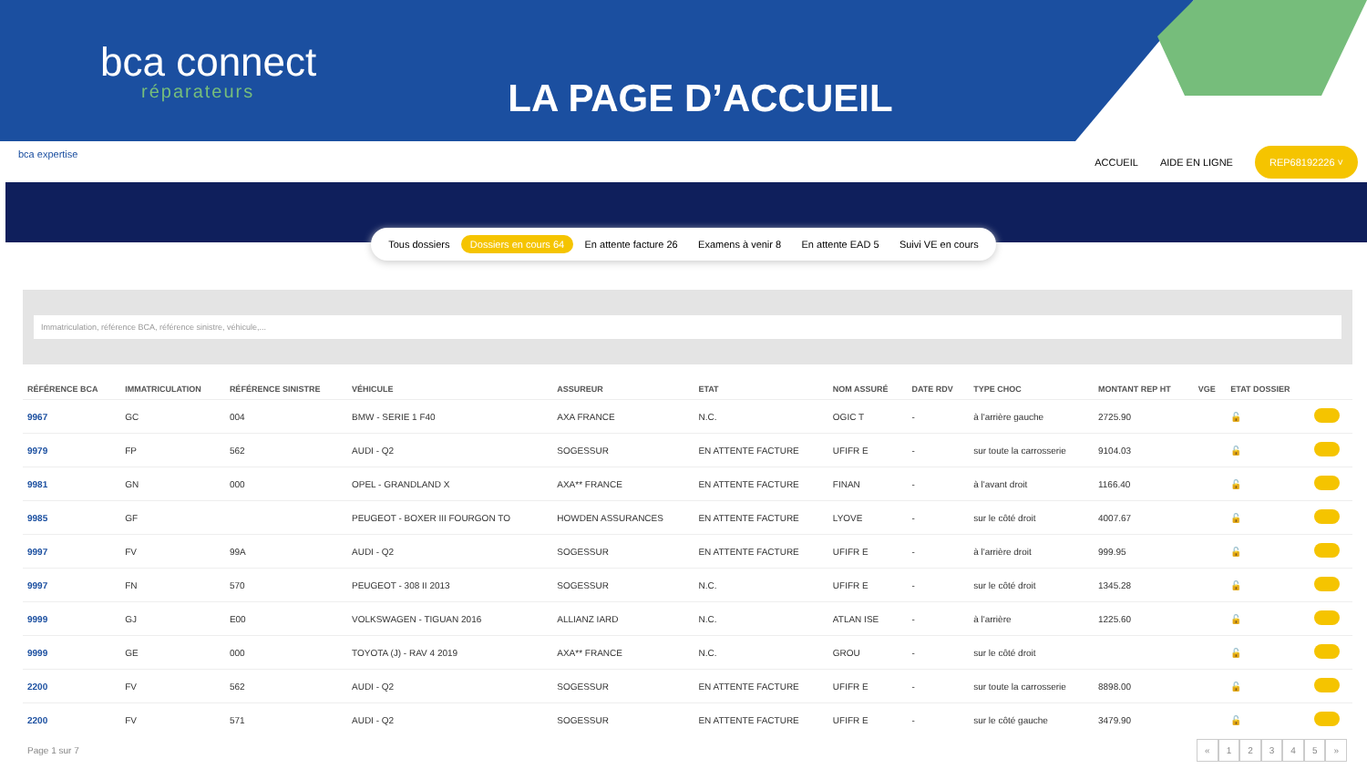bca connect
réparateurs
LA PAGE D’ACCUEIL
bca expertise
ACCUEIL AIDE EN LIGNE REP68192226 ˅
Tous dossiers Dossiers en cours 64 En attente facture 26 Examens à venir 8 En attente EAD 5 Suivi VE en cours
Immatriculation, référence BCA, référence sinistre, véhicule,...
| RÉFÉRENCE BCA | IMMATRICULATION | RÉFÉRENCE SINISTRE | VÉHICULE | ASSUREUR | ETAT | NOM ASSURÉ | DATE RDV | TYPE CHOC | MONTANT REP HT | VGE | ETAT DOSSIER | |
| --- | --- | --- | --- | --- | --- | --- | --- | --- | --- | --- | --- | --- |
| 9967 | GC | 004 | BMW - SERIE 1 F40 | AXA FRANCE | N.C. | OGIC T | - | à l'arrière gauche | 2725.90 | | 🔓 | |
| 9979 | FP | 562 | AUDI - Q2 | SOGESSUR | EN ATTENTE FACTURE | UFIFR E | - | sur toute la carrosserie | 9104.03 | | 🔓 | |
| 9981 | GN | 000 | OPEL - GRANDLAND X | AXA** FRANCE | EN ATTENTE FACTURE | FINAN | - | à l'avant droit | 1166.40 | | 🔓 | |
| 9985 | GF | | PEUGEOT - BOXER III FOURGON TO | HOWDEN ASSURANCES | EN ATTENTE FACTURE | LYOVE | - | sur le côté droit | 4007.67 | | 🔓 | |
| 9997 | FV | 99A | AUDI - Q2 | SOGESSUR | EN ATTENTE FACTURE | UFIFR E | - | à l'arrière droit | 999.95 | | 🔓 | |
| 9997 | FN | 570 | PEUGEOT - 308 II 2013 | SOGESSUR | N.C. | UFIFR E | - | sur le côté droit | 1345.28 | | 🔓 | |
| 9999 | GJ | E00 | VOLKSWAGEN - TIGUAN 2016 | ALLIANZ IARD | N.C. | ATLAN ISE | - | à l'arrière | 1225.60 | | 🔓 | |
| 9999 | GE | 000 | TOYOTA (J) - RAV 4 2019 | AXA** FRANCE | N.C. | GROU | - | sur le côté droit | | | 🔓 | |
| 2200 | FV | 562 | AUDI - Q2 | SOGESSUR | EN ATTENTE FACTURE | UFIFR E | - | sur toute la carrosserie | 8898.00 | | 🔓 | |
| 2200 | FV | 571 | AUDI - Q2 | SOGESSUR | EN ATTENTE FACTURE | UFIFR E | - | sur le côté gauche | 3479.90 | | 🔓 | |
Page 1 sur 7 « 12345 »